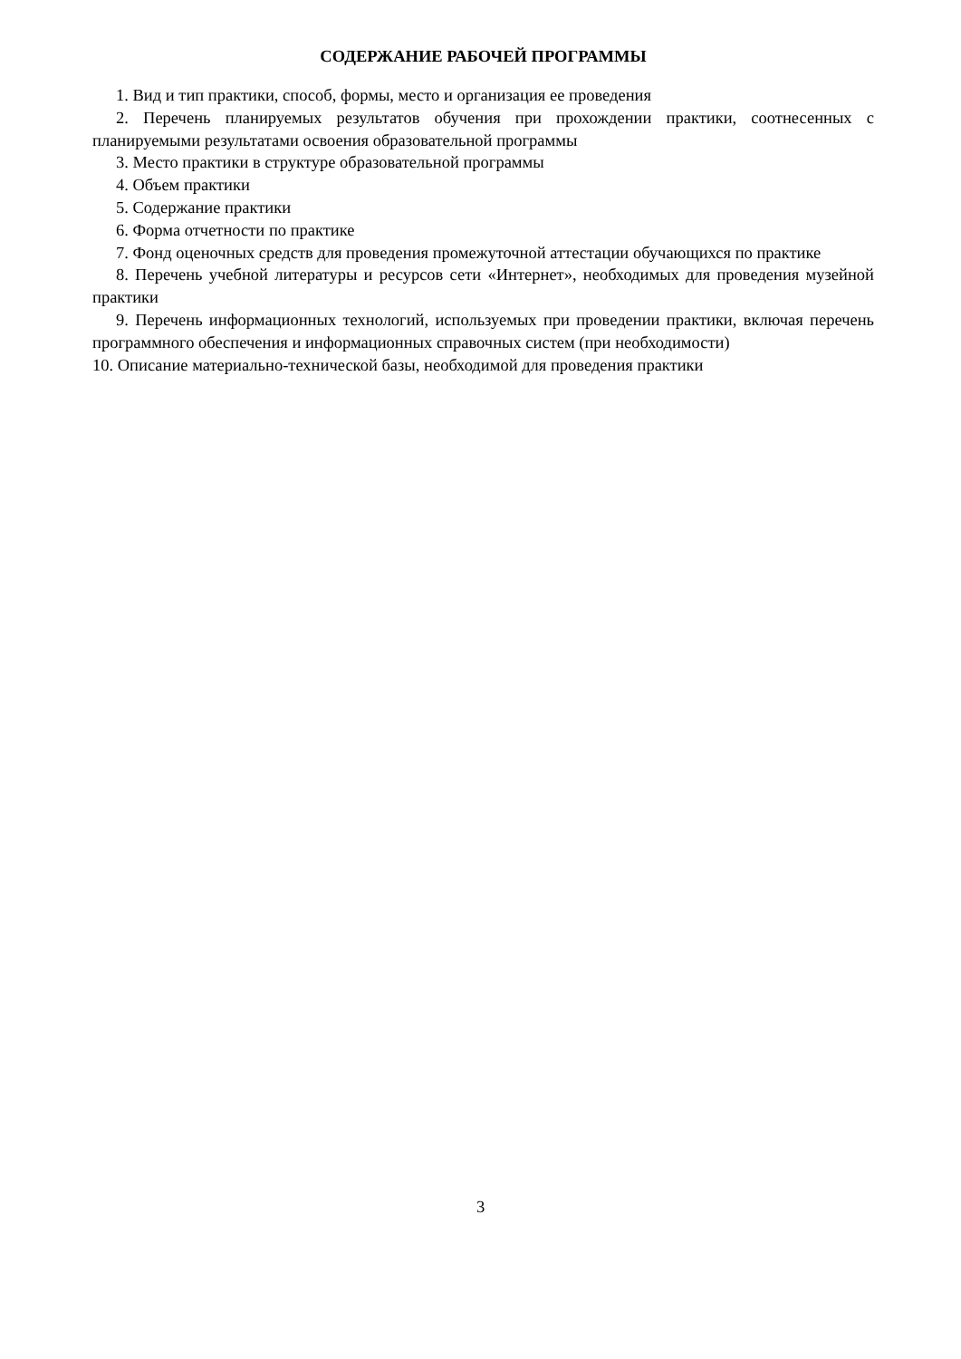СОДЕРЖАНИЕ РАБОЧЕЙ ПРОГРАММЫ
1. Вид и тип практики, способ, формы, место и организация ее проведения
2. Перечень планируемых результатов обучения при прохождении практики, соотнесенных с планируемыми результатами освоения образовательной программы
3. Место практики в структуре образовательной программы
4. Объем практики
5. Содержание практики
6. Форма отчетности по практике
7. Фонд оценочных средств для проведения промежуточной аттестации обучающихся по практике
8. Перечень учебной литературы и ресурсов сети «Интернет», необходимых для проведения музейной практики
9. Перечень информационных технологий, используемых при проведении практики, включая перечень программного обеспечения и информационных справочных систем (при необходимости)
10. Описание материально-технической базы, необходимой для проведения практики
3